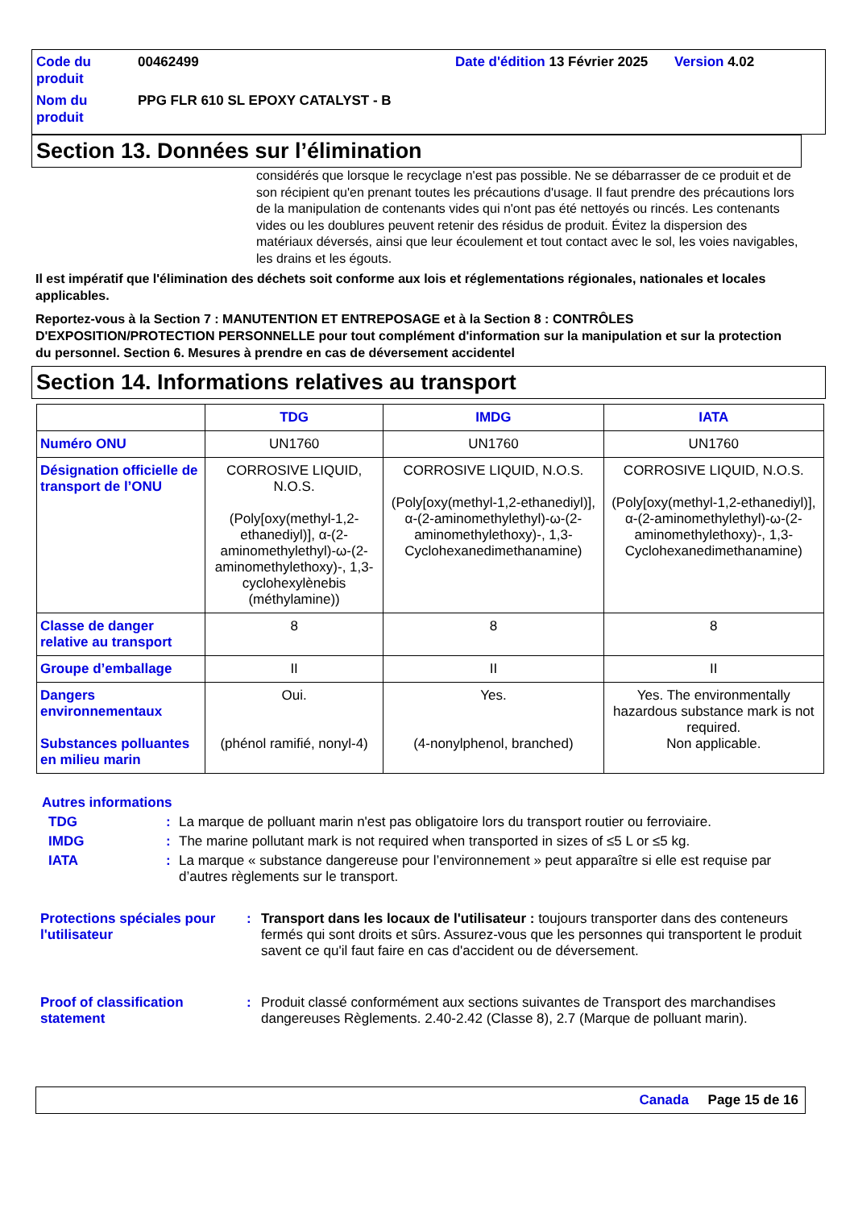Code du produit
00462499
Date d'édition 13 Février 2025
Version 4.02
Nom du produit
PPG FLR 610 SL EPOXY CATALYST - B
Section 13. Données sur l’élimination
considérés que lorsque le recyclage n'est pas possible. Ne se débarrasser de ce produit et de son récipient qu'en prenant toutes les précautions d'usage. Il faut prendre des précautions lors de la manipulation de contenants vides qui n'ont pas été nettoyés ou rincés. Les contenants vides ou les doublures peuvent retenir des résidus de produit. Évitez la dispersion des matériaux déversés, ainsi que leur écoulement et tout contact avec le sol, les voies navigables, les drains et les égouts.
Il est impératif que l'élimination des déchets soit conforme aux lois et réglementations régionales, nationales et locales applicables.
Reportez-vous à la Section 7 : MANUTENTION ET ENTREPOSAGE et à la Section 8 : CONTRÔLES D'EXPOSITION/PROTECTION PERSONNELLE pour tout complément d'information sur la manipulation et sur la protection du personnel. Section 6. Mesures à prendre en cas de déversement accidentel
Section 14. Informations relatives au transport
| | TDG | IMDG | IATA |
| --- | --- | --- | --- |
| Numéro ONU | UN1760 | UN1760 | UN1760 |
| Désignation officielle de transport de l’ONU | CORROSIVE LIQUID, N.O.S. (Poly[oxy(methyl-1,2-ethanediyl)], α-(2-aminomethylethyl)-ω-(2-aminomethylethoxy)-, 1,3-cyclohexylènebis (méthylamine)) | CORROSIVE LIQUID, N.O.S. (Poly[oxy(methyl-1,2-ethanediyl)], α-(2-aminomethylethyl)-ω-(2-aminomethylethoxy)-, 1,3-Cyclohexanedimethanamine) | CORROSIVE LIQUID, N.O.S. (Poly[oxy(methyl-1,2-ethanediyl)], α-(2-aminomethylethyl)-ω-(2-aminomethylethoxy)-, 1,3-Cyclohexanedimethanamine) |
| Classe de danger relative au transport | 8 | 8 | 8 |
| Groupe d’emballage | II | II | II |
| Dangers environnementaux Substances polluantes en milieu marin | Oui. (phénol ramifié, nonyl-4) | Yes. (4-nonylphenol, branched) | Yes. The environmentally hazardous substance mark is not required. Non applicable. |
Autres informations
TDG: La marque de polluant marin n'est pas obligatoire lors du transport routier ou ferroviaire.
IMDG: The marine pollutant mark is not required when transported in sizes of ≤5 L or ≤5 kg.
IATA: La marque « substance dangereuse pour l’environnement » peut apparaître si elle est requise par d’autres règlements sur le transport.
Protections spéciales pour l'utilisateur: Transport dans les locaux de l'utilisateur : toujours transporter dans des conteneurs fermés qui sont droits et sûrs. Assurez-vous que les personnes qui transportent le produit savent ce qu'il faut faire en cas d'accident ou de déversement.
Proof of classification statement: Produit classé conformément aux sections suivantes de Transport des marchandises dangereuses Règlements. 2.40-2.42 (Classe 8), 2.7 (Marque de polluant marin).
Canada Page 15 de 16